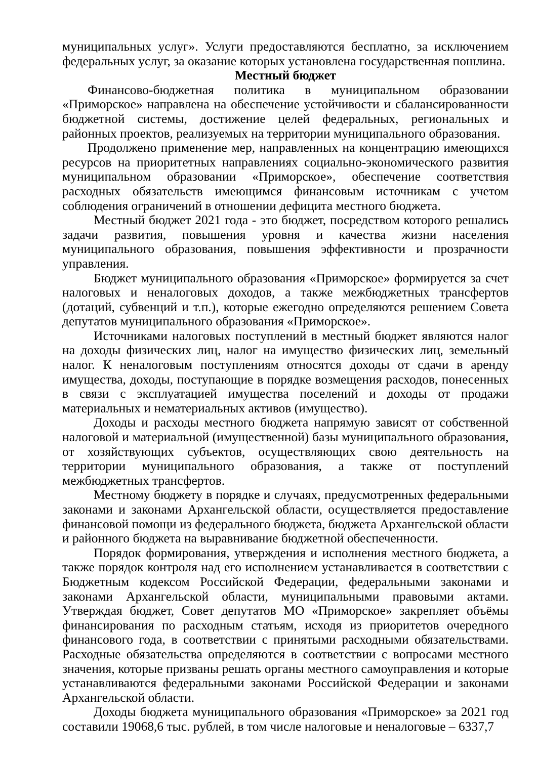муниципальных услуг». Услуги предоставляются бесплатно, за исключением федеральных услуг, за оказание которых установлена государственная пошлина.
Местный бюджет
Финансово-бюджетная политика в муниципальном образовании «Приморское» направлена на обеспечение устойчивости и сбалансированности бюджетной системы, достижение целей федеральных, региональных и районных проектов, реализуемых на территории муниципального образования.
Продолжено применение мер, направленных на концентрацию имеющихся ресурсов на приоритетных направлениях социально-экономического развития муниципальном образовании «Приморское», обеспечение соответствия расходных обязательств имеющимся финансовым источникам с учетом соблюдения ограничений в отношении дефицита местного бюджета.
Местный бюджет 2021 года - это бюджет, посредством которого решались задачи развития, повышения уровня и качества жизни населения муниципального образования, повышения эффективности и прозрачности управления.
Бюджет муниципального образования «Приморское» формируется за счет налоговых и неналоговых доходов, а также межбюджетных трансфертов (дотаций, субвенций и т.п.), которые ежегодно определяются решением Совета депутатов муниципального образования «Приморское».
Источниками налоговых поступлений в местный бюджет являются налог на доходы физических лиц, налог на имущество физических лиц, земельный налог. К неналоговым поступлениям относятся доходы от сдачи в аренду имущества, доходы, поступающие в порядке возмещения расходов, понесенных в связи с эксплуатацией имущества поселений и доходы от продажи материальных и нематериальных активов (имущество).
Доходы и расходы местного бюджета напрямую зависят от собственной налоговой и материальной (имущественной) базы муниципального образования, от хозяйствующих субъектов, осуществляющих свою деятельность на территории муниципального образования, а также от поступлений межбюджетных трансфертов.
Местному бюджету в порядке и случаях, предусмотренных федеральными законами и законами Архангельской области, осуществляется предоставление финансовой помощи из федерального бюджета, бюджета Архангельской области и районного бюджета на выравнивание бюджетной обеспеченности.
Порядок формирования, утверждения и исполнения местного бюджета, а также порядок контроля над его исполнением устанавливается в соответствии с Бюджетным кодексом Российской Федерации, федеральными законами и законами Архангельской области, муниципальными правовыми актами. Утверждая бюджет, Совет депутатов МО «Приморское» закрепляет объёмы финансирования по расходным статьям, исходя из приоритетов очередного финансового года, в соответствии с принятыми расходными обязательствами. Расходные обязательства определяются в соответствии с вопросами местного значения, которые призваны решать органы местного самоуправления и которые устанавливаются федеральными законами Российской Федерации и законами Архангельской области.
Доходы бюджета муниципального образования «Приморское» за 2021 год составили 19068,6 тыс. рублей, в том числе налоговые и неналоговые – 6337,7